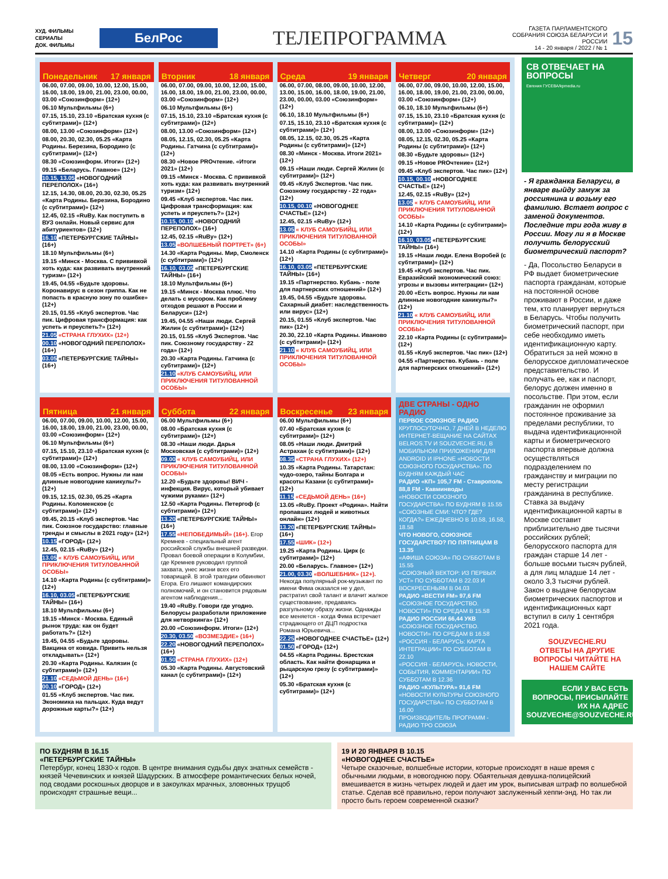ХУД. ФИЛЬМЫ
СЕРИАЛЫ
ДОК. ФИЛЬМЫ
БелРос
ТЕЛЕПРОГРАММА
ГАЗЕТА ПАРЛАМЕНТСКОГО СОБРАНИЯ СОЮЗА БЕЛАРУСИ И РОССИИ
14 - 20 января / 2022 / № 1
15
Понедельник 17 января
06.00, 07.00, 09.00, 10.00, 12.00, 15.00, 16.00, 18.00, 19.00, 21.00, 23.00, 00.00, 03.00 «Союзинформ» (12+)
06.10 Мультфильмы (6+)
07.15, 15.10, 23.10 «Братская кухня (с субтитрами)» (12+)
08.00, 13.00 «Союзинформ» (12+)
08.00, 20.30, 02.30, 05.25 «Карта Родины. Березина, Бородино (с субтитрами)» (12+)
08.30 «Союзинформ. Итоги» (12+)
09.15 «Беларусь. Главное» (12+)
10.15, 13.05 «НОВОГОДНИЙ ПЕРЕПОЛОХ» (16+)
12.15, 14.30, 08.00, 20.30, 02.30, 05.25 «Карта Родины. Березина, Бородино (с субтитрами)» (12+)
12.45, 02.15 «RuBy. Как поступить в ВУЗ онлайн. Новый сервис для абитуриентов» (12+)
16.10 «ПЕТЕРБУРГСКИЕ ТАЙНЫ» (16+)
18.10 Мультфильмы (6+)
19.15 «Минск - Москва. С прививкой хоть куда: как развивать внутренний туризм» (12+)
19.45, 04.55 «Будьте здоровы. Коронавирус в сезон гриппа. Как не попасть в красную зону по ошибке» (12+)
20.15, 01.55 «Клуб экспертов. Час пик. Цифровая трансформация: как успеть и преуспеть?» (12+)
21.05 «СТРАНА ГЛУХИХ» (12+)
00.10 «НОВОГОДНИЙ ПЕРЕПОЛОХ» (16+)
03.05 «ПЕТЕРБУРГСКИЕ ТАЙНЫ» (16+)
Вторник 18 января
06.00, 07.00, 09.00, 10.00, 12.00, 15.00, 16.00, 18.00, 19.00, 21.00, 23.00, 00.00, 03.00 «Союзинформ» (12+)
06.10 Мультфильмы (6+)
07.15, 15.10, 23.10 «Братская кухня (с субтитрами)» (12+)
08.00, 13.00 «Союзинформ» (12+)
08.05, 12.15, 02.30, 05.25 «Карта Родины. Гатчина (с субтитрами)» (12+)
08.30 «Новое PROчтение. «Итоги 2021» (12+)
09.15 «Минск - Москва. С прививкой хоть куда: как развивать внутренний туризм» (12+)
09.45 «Клуб экспертов. Час пик. Цифровая трансформация: как успеть и преуспеть?» (12+)
10.15, 00.10 «НОВОГОДНИЙ ПЕРЕПОЛОХ» (16+)
12.45, 02.15 «RuBy» (12+)
13.05 «ВОЛШЕБНЫЙ ПОРТРЕТ» (6+)
14.30 «Карта Родины. Мир, Смоленск (с субтитрами)» (12+)
16.10, 03.05 «ПЕТЕРБУРГСКИЕ ТАЙНЫ» (16+)
18.10 Мультфильмы (6+)
19.15 «Минск - Москва плюс. Что делать с мусором. Как проблему отходов решают в России и Беларуси» (12+)
19.45, 04.55 «Наши люди. Сергей Жилин (с субтитрами)» (12+)
20.15, 01.55 «Клуб Экспертов. Час пик. Союзному государству - 22 года» (12+)
20.30 «Карта Родины. Гатчина (с субтитрами)» (12+)
21.10 «КЛУБ САМОУБИЙЦ, ИЛИ ПРИКЛЮЧЕНИЯ ТИТУЛОВАННОЙ ОСОБЫ»
Среда 19 января
06.00, 07.00, 08.00, 09.00, 10.00, 12.00, 13.00, 15.00, 16.00, 18.00, 19.00, 21.00, 23.00, 00.00, 03.00 «Союзинформ» (12+)
06.10, 18.10 Мультфильмы (6+)
07.15, 15.10, 23.10 «Братская кухня (с субтитрами)» (12+)
08.05, 12.15, 02.30, 05.25 «Карта Родины (с субтитрами)» (12+)
08.30 «Минск - Москва. Итоги 2021» (12+)
09.15 «Наши люди. Сергей Жилин (с субтитрами)» (12+)
09.45 «Клуб Экспертов. Час пик. Союзному государству - 22 года» (12+)
10.15, 00.10 «НОВОГОДНЕЕ СЧАСТЬЕ» (12+)
12.45, 02.15 «RuBy» (12+)
13.05 « КЛУБ САМОУБИЙЦ, ИЛИ ПРИКЛЮЧЕНИЯ ТИТУЛОВАННОЙ ОСОБЫ»
14.10 «Карта Родины (с субтитрами)» (12+)
16.10, 03.05 «ПЕТЕРБУРГСКИЕ ТАЙНЫ» (16+)
19.15 «Партнерство. Кубань - поле для партнерских отношений» (12+)
19.45, 04.55 «Будьте здоровы. Сахарный диабет: наследственность или вирус» (12+)
20.15, 01.55 «Клуб экспертов. Час пик» (12+)
20.30, 22.10 «Карта Родины. Иваново (с субтитрами)» (12+)
21.10 « КЛУБ САМОУБИЙЦ, ИЛИ ПРИКЛЮЧЕНИЯ ТИТУЛОВАННОЙ ОСОБЫ»
Четверг 20 января
06.00, 07.00, 09.00, 10.00, 12.00, 15.00, 16.00, 18.00, 19.00, 21.00, 23.00, 00.00, 03.00 «Союзинформ» (12+)
06.10, 18.10 Мультфильмы (6+)
07.15, 15.10, 23.10 «Братская кухня (с субтитрами)» (12+)
08.00, 13.00 «Союзинформ» (12+)
08.05, 12.15, 02.30, 05.25 «Карта Родины (с субтитрами)» (12+)
08.30 «Будьте здоровы» (12+)
09.15 «Новое PROчтение» (12+)
09.45 «Клуб экспертов. Час пик» (12+)
10.15, 00.10 «НОВОГОДНЕЕ СЧАСТЬЕ» (12+)
12.45, 02.15 «RuBy» (12+)
13.05 « КЛУБ САМОУБИЙЦ, ИЛИ ПРИКЛЮЧЕНИЯ ТИТУЛОВАННОЙ ОСОБЫ»
14.10 «Карта Родины (с субтитрами)» (12+)
16.10, 03.05 «ПЕТЕРБУРГСКИЕ ТАЙНЫ» (16+)
19.15 «Наши люди. Елена Воробей (с субтитрами)» (12+)
19.45 «Клуб экспертов. Час пик. Евразийский экономический союз: угрозы и вызовы интеграции» (12+)
20.00 «Есть вопрос. Нужны ли нам длинные новогодние каникулы?» (12+)
21.10 « КЛУБ САМОУБИЙЦ, ИЛИ ПРИКЛЮЧЕНИЯ ТИТУЛОВАННОЙ ОСОБЫ»
22.10 «Карта Родины (с субтитрами)» (12+)
01.55 «Клуб экспертов. Час пик» (12+)
04.55 «Партнерство. Кубань - поле для партнерских отношений» (12+)
Пятница 21 января
06.00, 07.00, 09.00, 10.00, 12.00, 15.00, 16.00, 18.00, 19.00, 21.00, 23.00, 00.00, 03.00 «Союзинформ» (12+)
06.10 Мультфильмы (6+)
07.15, 15.10, 23.10 «Братская кухня (с субтитрами)» (12+)
08.00, 13.00 «Союзинформ» (12+)
08.05 «Есть вопрос. Нужны ли нам длинные новогодние каникулы?» (12+)
09.15, 12.15, 02.30, 05.25 «Карта Родины. Коломенское (с субтитрами)» (12+)
09.45, 20.15 «Клуб экспертов. Час пик. Союзное государство: главные тренды и смыслы в 2021 году» (12+)
10.15 «ГОРОД» (12+)
12.45, 02.15 «RuBy» (12+)
13.05 « КЛУБ САМОУБИЙЦ, ИЛИ ПРИКЛЮЧЕНИЯ ТИТУЛОВАННОЙ ОСОБЫ»
14.10 «Карта Родины (с субтитрами)» (12+)
16.10, 03.05 «ПЕТЕРБУРГСКИЕ ТАЙНЫ» (16+)
18.10 Мультфильмы (6+)
19.15 «Минск - Москва. Единый рынок труда: как он будет работать?» (12+)
19.45, 04.55 «Будьте здоровы. Вакцина от ковида. Привить нельзя откладывать» (12+)
20.30 «Карта Родины. Калязин (с субтитрами)» (12+)
21.10 «СЕДЬМОЙ ДЕНЬ» (16+)
00.10 «ГОРОД» (12+)
01.55 «Клуб экспертов. Час пик. Экономика на пальцах. Куда ведут дорожные карты?» (12+)
Суббота 22 января
06.00 Мультфильмы (6+)
08.00 «Братская кухня (с субтитрами)» (12+)
08.30 «Наши люди. Дарья Московская (с субтитрами)» (12+)
09.00 « КЛУБ САМОУБИЙЦ, ИЛИ ПРИКЛЮЧЕНИЯ ТИТУЛОВАННОЙ ОСОБЫ»
12.20 «Будьте здоровы! ВИЧ - инфекция. Вирус, который убивает чужими руками» (12+)
12.50 «Карта Родины. Петергоф (с субтитрами)» (12+)
13.20 «ПЕТЕРБУРГСКИЕ ТАЙНЫ» (16+)
17.55 «НЕПОБЕДИМЫЙ» (16+). Егор Кремнев - специальный агент российской службы внешней разведки. Провал боевой операции в Колумбии, где Кремнев руководил группой захвата, унес жизни всех его товарищей. В этой трагедии обвиняют Егора. Его лишают командирских полномочий, и он становится рядовым агентом наблюдения...
19.40 «RuBy. Говори где угодно. Белорусы разработали приложение для нетворкинга» (12+)
20.00 «Союзинформ. Итоги» (12+)
20.30, 03.50 «ВОЗМЕЗДИЕ» (16+)
22.20 «НОВОГОДНИЙ ПЕРЕПОЛОХ» (16+)
01.50 «СТРАНА ГЛУХИХ» (12+)
05.30 «Карта Родины. Августовский канал (с субтитрами)» (12+)
Воскресенье 23 января
06.00 Мультфильмы (6+)
07.40 «Братская кухня (с субтитрами)» (12+)
08.05 «Наши люди. Дмитрий Астрахан (с субтитрами)» (12+)
08.35 «СТРАНА ГЛУХИХ» (12+)
10.35 «Карта Родины. Татарстан: чудо-озеро, тайны Болгара и красоты Казани (с субтитрами)» (12+)
11.15 «СЕДЬМОЙ ДЕНЬ» (16+)
13.05 «RuBy. Проект «Родина». Найти пропавших людей и животных онлайн» (12+)
13.20 «ПЕТЕРБУРГСКИЕ ТАЙНЫ» (16+)
17.55 «ШИК» (12+)
19.25 «Карта Родины. Цирк (с субтитрами)» (12+)
20.00 «Беларусь. Главное» (12+)
21.00, 03.30 «ВОЛШЕБНИК» (12+). Некогда популярный рок-музыкант по имени Фима оказался не у дел, растратил свой талант и влачит жалкое существование, предаваясь разгульному образу жизни. Однажды все меняется - когда Фима встречает страдающего от ДЦП подростка Романа Юрьевича...
22.25 «НОВОГОДНЕЕ СЧАСТЬЕ» (12+)
01.50 «ГОРОД» (12+)
04.55 «Карта Родины. Брестская область. Как найти фонарщика и рыцарскую грезу (с субтитрами)» (12+)
05.30 «Братская кухня (с субтитрами)» (12+)
ДВЕ СТРАНЫ - ОДНО РАДИО
ПЕРВОЕ СОЮЗНОЕ РАДИО
КРУГЛОСУТОЧНО, 7 ДНЕЙ В НЕДЕЛЮ ИНТЕРНЕТ-ВЕЩАНИЕ НА САЙТАХ BELROS.TV И SOUZVECHE.RU, В МОБИЛЬНОМ ПРИЛОЖЕНИИ ДЛЯ ANDROID И IPHONE «НОВОСТИ СОЮЗНОГО ГОСУДАРСТВА». ПО БУДНЯМ КАЖДЫЙ ЧАС
РАДИО «КП» 105,7 FM - Ставрополь 88,8 FM - Кавминводы
«НОВОСТИ СОЮЗНОГО ГОСУДАРСТВА» ПО БУДНЯМ В 15.55
«СОЮЗНЫЕ СМИ: ЧТО? ГДЕ? КОГДА?» ЕЖЕДНЕВНО В 10.58, 16.58, 18.58
ЧТО НОВОГО, СОЮЗНОЕ ГОСУДАРСТВО? ПО ПЯТНИЦАМ В 13.35
«АФИША СОЮЗА» ПО СУББОТАМ В 15.55
«СОЮЗНЫЙ ВЕКТОР: ИЗ ПЕРВЫХ УСТ» ПО СУББОТАМ В 22.03 И ВОСКРЕСЕНЬЯМ В 04.03
РАДИО «ВЕСТИ FM» 97,6 FM
«СОЮЗНОЕ ГОСУДАРСТВО. НОВОСТИ» ПО СРЕДАМ В 15.58
РАДИО РОССИИ 66,44 УКВ
«СОЮЗНОЕ ГОСУДАРСТВО. НОВОСТИ» ПО СРЕДАМ В 16.58
«РОССИЯ - БЕЛАРУСЬ: КАРТА ИНТЕГРАЦИИ» ПО СУББОТАМ В 22.10
«РОССИЯ - БЕЛАРУСЬ. НОВОСТИ, СОБЫТИЯ, КОММЕНТАРИИ» ПО СУББОТАМ В 12.36
РАДИО «КУЛЬТУРА» 91,6 FM
«НОВОСТИ КУЛЬТУРЫ СОЮЗНОГО ГОСУДАРСТВА» ПО СУББОТАМ В 16.00
ПРОИЗВОДИТЕЛЬ ПРОГРАММ - РАДИО ТРО СОЮЗА
СВ ОТВЕЧАЕТ НА ВОПРОСЫ
Евгения ГУСЕВА/kpmedia.ru
- Я гражданка Беларуси, в январе выйду замуж за россиянина и возьму его фамилию. Встает вопрос с заменой документов. Последние три года живу в России. Могу ли я в Москве получить белорусский биометрический паспорт?
- Да, Посольство Беларуси в РФ выдает биометрические паспорта гражданам, которые на постоянной основе проживают в России, и даже тем, кто планирует вернуться в Беларусь. Чтобы получить биометрический паспорт, при себе необходимо иметь идентификационную карту. Обратиться за ней можно в белорусское дипломатическое представительство. И получать ее, как и паспорт, белорус должен именно в посольстве. При этом, если гражданин не оформил постоянное проживание за пределами республики, то выдача идентификационной карты и биометрического паспорта впервые должна осуществляться подразделением по гражданству и миграции по месту регистрации гражданина в республике. Ставка за выдачу идентификационной карты в Москве составит приблизительно две тысячи российских рублей; белорусского паспорта для граждан старше 14 лет - больше восьми тысяч рублей, а для лиц младше 14 лет - около 3,3 тысячи рублей. Закон о выдаче белорусам биометрических паспортов и идентификационных карт вступил в силу 1 сентября 2021 года.
SOUZVECHE.RU
ОТВЕТЫ НА ДРУГИЕ ВОПРОСЫ ЧИТАЙТЕ НА НАШЕМ САЙТЕ
ЕСЛИ У ВАС ЕСТЬ ВОПРОСЫ, ПРИСЫЛАЙТЕ ИХ НА АДРЕС SOUZVECHE@SOUZVECHE.RU
ПО БУДНЯМ В 16.15
«ПЕТЕРБУРГСКИЕ ТАЙНЫ»
Петербург, конец 1830-х годов. В центре внимания судьбы двух знатных семейств - князей Чечевинских и князей Шадурских. В атмосфере романтических белых ночей, под сводами роскошных дворцов и в закоулках мрачных, зловонных трущоб происходят страшные вещи...
19 И 20 ЯНВАРЯ В 10.15
«НОВОГОДНЕЕ СЧАСТЬЕ»
Четыре сказочные, волшебные истории, которые происходят в наше время с обычными людьми, в новогоднюю пору. Обаятельная девушка-полицейский вмешивается в жизнь четырех людей и дает им урок, выписывая штраф по волшебной статье. Сделав всё правильно, герои получают заслуженный хеппи-энд. Но так ли просто быть героем современной сказки?